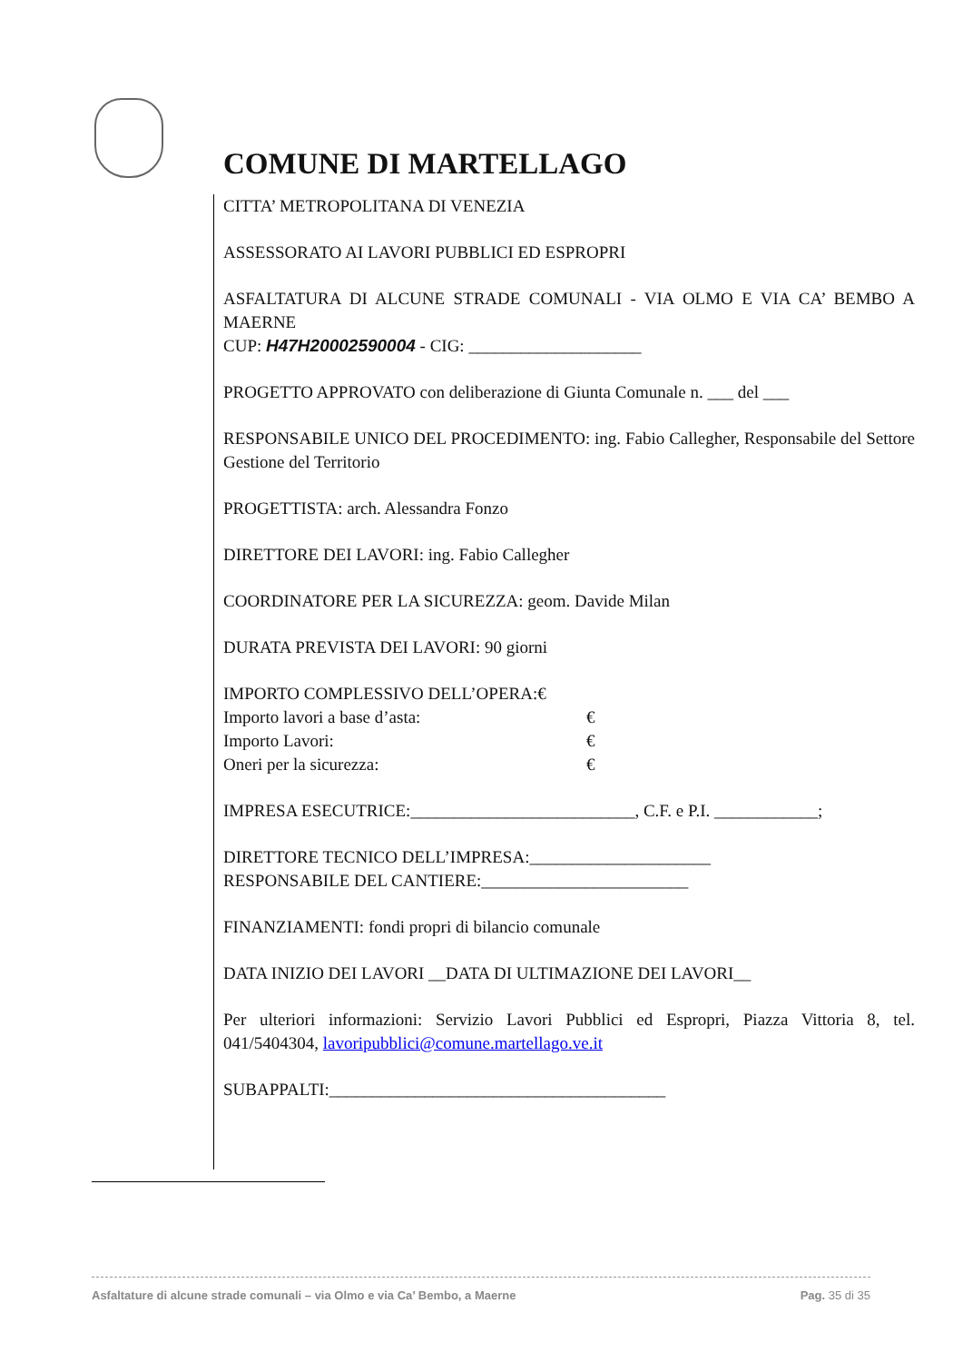COMUNE DI MARTELLAGO
CITTA’ METROPOLITANA DI VENEZIA
ASSESSORATO AI LAVORI PUBBLICI ED ESPROPRI
ASFALTATURA DI ALCUNE STRADE COMUNALI - VIA OLMO E VIA CA’ BEMBO A MAERNE
CUP: H47H20002590004 - CIG: ____________________
PROGETTO APPROVATO con deliberazione di Giunta Comunale n. ___ del ___
RESPONSABILE UNICO DEL PROCEDIMENTO: ing. Fabio Callegher, Responsabile del Settore Gestione del Territorio
PROGETTISTA: arch. Alessandra Fonzo
DIRETTORE DEI LAVORI: ing. Fabio Callegher
COORDINATORE PER LA SICUREZZA: geom. Davide Milan
DURATA PREVISTA DEI LAVORI: 90 giorni
IMPORTO COMPLESSIVO DELL’OPERA:€
Importo lavori a base d’asta: €
Importo Lavori: €
Oneri per la sicurezza: €
IMPRESA ESECUTRICE:__________________________, C.F. e P.I. ____________;
DIRETTORE TECNICO DELL’IMPRESA:_____________________
RESPONSABILE DEL CANTIERE:________________________
FINANZIAMENTI: fondi propri di bilancio comunale
DATA INIZIO DEI LAVORI __DATA DI ULTIMAZIONE DEI LAVORI__
Per ulteriori informazioni: Servizio Lavori Pubblici ed Espropri, Piazza Vittoria 8, tel. 041/5404304, lavoripubblici@comune.martellago.ve.it
SUBAPPALTI:_______________________________________
Asfaltature di alcune strade comunali – via Olmo e via Ca’ Bembo, a Maerne Pag. 35 di 35